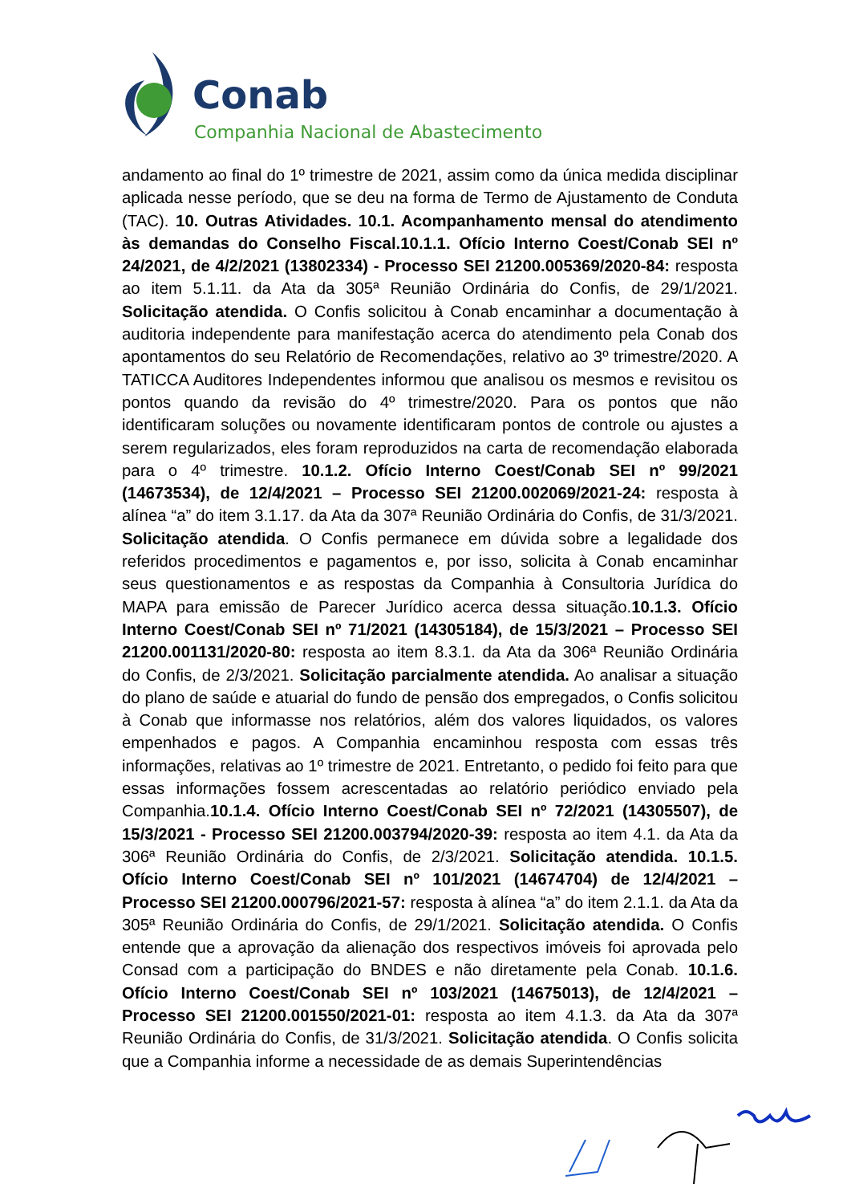Conab
Companhia Nacional de Abastecimento
andamento ao final do 1º trimestre de 2021, assim como da única medida disciplinar aplicada nesse período, que se deu na forma de Termo de Ajustamento de Conduta (TAC). 10. Outras Atividades. 10.1. Acompanhamento mensal do atendimento às demandas do Conselho Fiscal.10.1.1. Ofício Interno Coest/Conab SEI nº 24/2021, de 4/2/2021 (13802334) - Processo SEI 21200.005369/2020-84: resposta ao item 5.1.11. da Ata da 305ª Reunião Ordinária do Confis, de 29/1/2021. Solicitação atendida. O Confis solicitou à Conab encaminhar a documentação à auditoria independente para manifestação acerca do atendimento pela Conab dos apontamentos do seu Relatório de Recomendações, relativo ao 3º trimestre/2020. A TATICCA Auditores Independentes informou que analisou os mesmos e revisitou os pontos quando da revisão do 4º trimestre/2020. Para os pontos que não identificaram soluções ou novamente identificaram pontos de controle ou ajustes a serem regularizados, eles foram reproduzidos na carta de recomendação elaborada para o 4º trimestre. 10.1.2. Ofício Interno Coest/Conab SEI nº 99/2021 (14673534), de 12/4/2021 – Processo SEI 21200.002069/2021-24: resposta à alínea “a” do item 3.1.17. da Ata da 307ª Reunião Ordinária do Confis, de 31/3/2021. Solicitação atendida. O Confis permanece em dúvida sobre a legalidade dos referidos procedimentos e pagamentos e, por isso, solicita à Conab encaminhar seus questionamentos e as respostas da Companhia à Consultoria Jurídica do MAPA para emissão de Parecer Jurídico acerca dessa situação.10.1.3. Ofício Interno Coest/Conab SEI nº 71/2021 (14305184), de 15/3/2021 – Processo SEI 21200.001131/2020-80: resposta ao item 8.3.1. da Ata da 306ª Reunião Ordinária do Confis, de 2/3/2021. Solicitação parcialmente atendida. Ao analisar a situação do plano de saúde e atuarial do fundo de pensão dos empregados, o Confis solicitou à Conab que informasse nos relatórios, além dos valores liquidados, os valores empenhados e pagos. A Companhia encaminhou resposta com essas três informações, relativas ao 1º trimestre de 2021. Entretanto, o pedido foi feito para que essas informações fossem acrescentadas ao relatório periódico enviado pela Companhia.10.1.4. Ofício Interno Coest/Conab SEI nº 72/2021 (14305507), de 15/3/2021 - Processo SEI 21200.003794/2020-39: resposta ao item 4.1. da Ata da 306ª Reunião Ordinária do Confis, de 2/3/2021. Solicitação atendida. 10.1.5. Ofício Interno Coest/Conab SEI nº 101/2021 (14674704) de 12/4/2021 – Processo SEI 21200.000796/2021-57: resposta à alínea “a” do item 2.1.1. da Ata da 305ª Reunião Ordinária do Confis, de 29/1/2021. Solicitação atendida. O Confis entende que a aprovação da alienação dos respectivos imóveis foi aprovada pelo Consad com a participação do BNDES e não diretamente pela Conab. 10.1.6. Ofício Interno Coest/Conab SEI nº 103/2021 (14675013), de 12/4/2021 – Processo SEI 21200.001550/2021-01: resposta ao item 4.1.3. da Ata da 307ª Reunião Ordinária do Confis, de 31/3/2021. Solicitação atendida. O Confis solicita que a Companhia informe a necessidade de as demais Superintendências